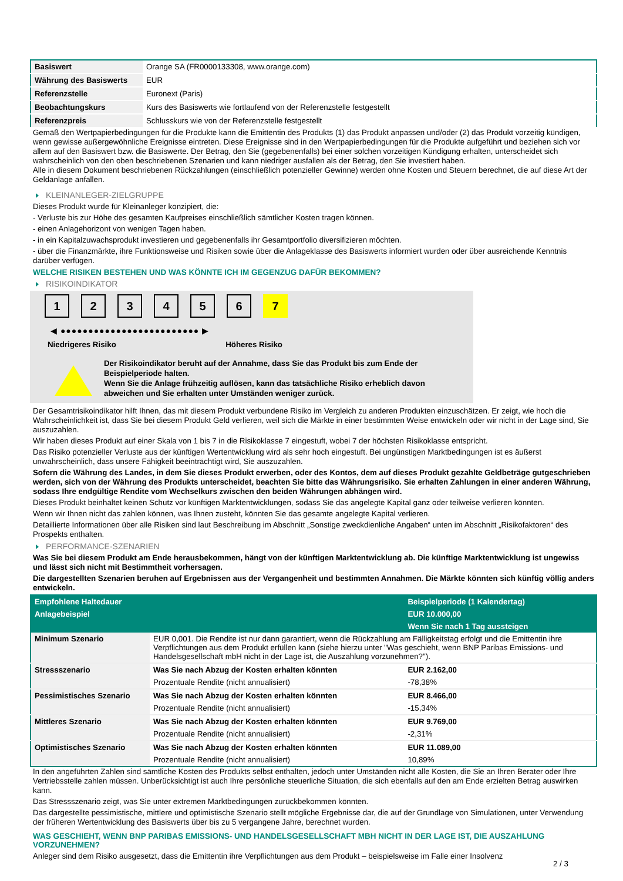| Basiswert | Orange SA (FR0000133308, www.orange.com) |
| Währung des Basiswerts | EUR |
| Referenzstelle | Euronext (Paris) |
| Beobachtungskurs | Kurs des Basiswerts wie fortlaufend von der Referenzstelle festgestellt |
| Referenzpreis | Schlusskurs wie von der Referenzstelle festgestellt |
Gemäß den Wertpapierbedingungen für die Produkte kann die Emittentin des Produkts (1) das Produkt anpassen und/oder (2) das Produkt vorzeitig kündigen, wenn gewisse außergewöhnliche Ereignisse eintreten. Diese Ereignisse sind in den Wertpapierbedingungen für die Produkte aufgeführt und beziehen sich vor allem auf den Basiswert bzw. die Basiswerte. Der Betrag, den Sie (gegebenenfalls) bei einer solchen vorzeitigen Kündigung erhalten, unterscheidet sich wahrscheinlich von den oben beschriebenen Szenarien und kann niedriger ausfallen als der Betrag, den Sie investiert haben.
Alle in diesem Dokument beschriebenen Rückzahlungen (einschließlich potenzieller Gewinne) werden ohne Kosten und Steuern berechnet, die auf diese Art der Geldanlage anfallen.
KLEINANLEGER-ZIELGRUPPE
Dieses Produkt wurde für Kleinanleger konzipiert, die:
- Verluste bis zur Höhe des gesamten Kaufpreises einschließlich sämtlicher Kosten tragen können.
- einen Anlagehorizont von wenigen Tagen haben.
- in ein Kapitalzuwachsprodukt investieren und gegebenenfalls ihr Gesamtportfolio diversifizieren möchten.
- über die Finanzmärkte, ihre Funktionsweise und Risiken sowie über die Anlageklasse des Basiswerts informiert wurden oder über ausreichende Kenntnis darüber verfügen.
WELCHE RISIKEN BESTEHEN UND WAS KÖNNTE ICH IM GEGENZUG DAFÜR BEKOMMEN?
RISIKOINDIKATOR
1234567
◀ ●●●●●●●●●●●●●●●●●●●●●●●●● ▶
Niedrigeres Risiko Höheres Risiko
Der Risikoindikator beruht auf der Annahme, dass Sie das Produkt bis zum Ende der Beispielperiode halten.
Wenn Sie die Anlage frühzeitig auflösen, kann das tatsächliche Risiko erheblich davon abweichen und Sie erhalten unter Umständen weniger zurück.
Der Gesamtrisikoindikator hilft Ihnen, das mit diesem Produkt verbundene Risiko im Vergleich zu anderen Produkten einzuschätzen. Er zeigt, wie hoch die Wahrscheinlichkeit ist, dass Sie bei diesem Produkt Geld verlieren, weil sich die Märkte in einer bestimmten Weise entwickeln oder wir nicht in der Lage sind, Sie auszuzahlen.
Wir haben dieses Produkt auf einer Skala von 1 bis 7 in die Risikoklasse 7 eingestuft, wobei 7 der höchsten Risikoklasse entspricht.
Das Risiko potenzieller Verluste aus der künftigen Wertentwicklung wird als sehr hoch eingestuft. Bei ungünstigen Marktbedingungen ist es äußerst unwahrscheinlich, dass unsere Fähigkeit beeinträchtigt wird, Sie auszuzahlen.
Sofern die Währung des Landes, in dem Sie dieses Produkt erwerben, oder des Kontos, dem auf dieses Produkt gezahlte Geldbeträge gutgeschrieben werden, sich von der Währung des Produkts unterscheidet, beachten Sie bitte das Währungsrisiko. Sie erhalten Zahlungen in einer anderen Währung, sodass Ihre endgültige Rendite vom Wechselkurs zwischen den beiden Währungen abhängen wird.
Dieses Produkt beinhaltet keinen Schutz vor künftigen Marktentwicklungen, sodass Sie das angelegte Kapital ganz oder teilweise verlieren könnten.
Wenn wir Ihnen nicht das zahlen können, was Ihnen zusteht, könnten Sie das gesamte angelegte Kapital verlieren.
Detaillierte Informationen über alle Risiken sind laut Beschreibung im Abschnitt „Sonstige zweckdienliche Angaben“ unten im Abschnitt „Risikofaktoren“ des Prospekts enthalten.
PERFORMANCE-SZENARIEN
Was Sie bei diesem Produkt am Ende herausbekommen, hängt von der künftigen Marktentwicklung ab. Die künftige Marktentwicklung ist ungewiss und lässt sich nicht mit Bestimmtheit vorhersagen.
Die dargestellten Szenarien beruhen auf Ergebnissen aus der Vergangenheit und bestimmten Annahmen. Die Märkte könnten sich künftig völlig anders entwickeln.
| Empfohlene Haltedauer | | Beispielperiode (1 Kalendertag) |
| --- | --- | --- |
| Anlagebeispiel | | EUR 10.000,00 |
| | | Wenn Sie nach 1 Tag aussteigen |
| Minimum Szenario | EUR 0,001. Die Rendite ist nur dann garantiert, wenn die Rückzahlung am Fälligkeitstag erfolgt und die Emittentin ihre Verpflichtungen aus dem Produkt erfüllen kann (siehe hierzu unter "Was geschieht, wenn BNP Paribas Emissions- und Handelsgesellschaft mbH nicht in der Lage ist, die Auszahlung vorzunehmen?"). | |
| Stressszenario | Was Sie nach Abzug der Kosten erhalten könnten | EUR 2.162,00 |
| | Prozentuale Rendite (nicht annualisiert) | -78,38% |
| Pessimistisches Szenario | Was Sie nach Abzug der Kosten erhalten könnten | EUR 8.466,00 |
| | Prozentuale Rendite (nicht annualisiert) | -15,34% |
| Mittleres Szenario | Was Sie nach Abzug der Kosten erhalten könnten | EUR 9.769,00 |
| | Prozentuale Rendite (nicht annualisiert) | -2,31% |
| Optimistisches Szenario | Was Sie nach Abzug der Kosten erhalten könnten | EUR 11.089,00 |
| | Prozentuale Rendite (nicht annualisiert) | 10,89% |
In den angeführten Zahlen sind sämtliche Kosten des Produkts selbst enthalten, jedoch unter Umständen nicht alle Kosten, die Sie an Ihren Berater oder Ihre Vertriebsstelle zahlen müssen. Unberücksichtigt ist auch Ihre persönliche steuerliche Situation, die sich ebenfalls auf den am Ende erzielten Betrag auswirken kann.
Das Stressszenario zeigt, was Sie unter extremen Marktbedingungen zurückbekommen könnten.
Das dargestellte pessimistische, mittlere und optimistische Szenario stellt mögliche Ergebnisse dar, die auf der Grundlage von Simulationen, unter Verwendung der früheren Wertentwicklung des Basiswerts über bis zu 5 vergangene Jahre, berechnet wurden.
WAS GESCHIEHT, WENN BNP PARIBAS EMISSIONS- UND HANDELSGESELLSCHAFT MBH NICHT IN DER LAGE IST, DIE AUSZAHLUNG VORZUNEHMEN?
Anleger sind dem Risiko ausgesetzt, dass die Emittentin ihre Verpflichtungen aus dem Produkt – beispielsweise im Falle einer Insolvenz
2 / 3